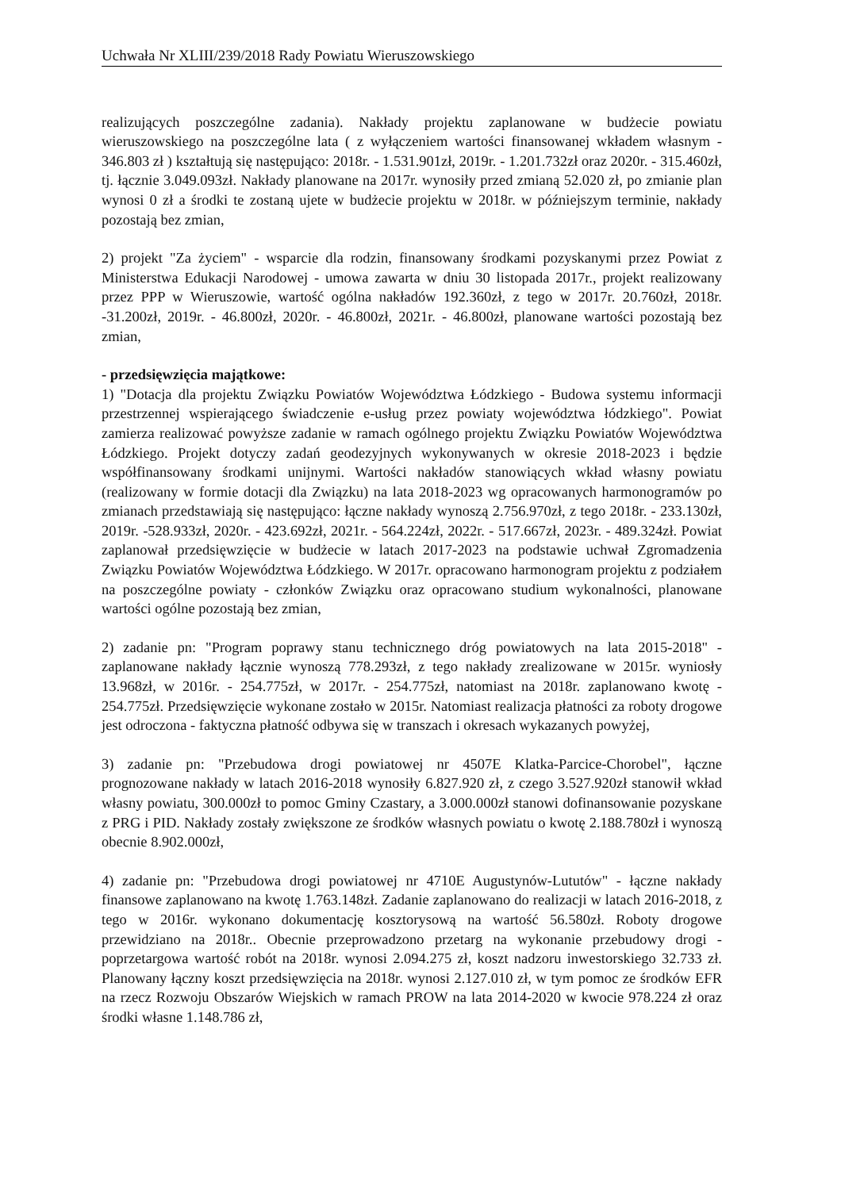Uchwała Nr XLIII/239/2018 Rady Powiatu Wieruszowskiego
realizujących poszczególne zadania). Nakłady projektu zaplanowane w budżecie powiatu wieruszowskiego na poszczególne lata ( z wyłączeniem wartości finansowanej wkładem własnym - 346.803 zł ) kształtują się następująco: 2018r. - 1.531.901zł, 2019r. - 1.201.732zł oraz 2020r. - 315.460zł, tj. łącznie 3.049.093zł. Nakłady planowane na 2017r. wynosiły przed zmianą 52.020 zł, po zmianie plan wynosi 0 zł a środki te zostaną ujete w budżecie projektu w 2018r. w późniejszym terminie, nakłady pozostają bez zmian,
2) projekt "Za życiem" - wsparcie dla rodzin, finansowany środkami pozyskanymi przez Powiat z Ministerstwa Edukacji Narodowej - umowa zawarta w dniu 30 listopada 2017r., projekt realizowany przez PPP w Wieruszowie, wartość ogólna nakładów 192.360zł, z tego w 2017r. 20.760zł, 2018r. -31.200zł, 2019r. - 46.800zł, 2020r. - 46.800zł, 2021r. - 46.800zł, planowane wartości pozostają bez zmian,
- przedsięwzięcia majątkowe:
1) "Dotacja dla projektu Związku Powiatów Województwa Łódzkiego - Budowa systemu informacji przestrzennej wspierającego świadczenie e-usług przez powiaty województwa łódzkiego". Powiat zamierza realizować powyższe zadanie w ramach ogólnego projektu Związku Powiatów Województwa Łódzkiego. Projekt dotyczy zadań geodezyjnych wykonywanych w okresie 2018-2023 i będzie współfinansowany środkami unijnymi. Wartości nakładów stanowiących wkład własny powiatu (realizowany w formie dotacji dla Związku) na lata 2018-2023 wg opracowanych harmonogramów po zmianach przedstawiają się następująco: łączne nakłady wynoszą 2.756.970zł, z tego 2018r. - 233.130zł, 2019r. -528.933zł, 2020r. - 423.692zł, 2021r. - 564.224zł, 2022r. - 517.667zł, 2023r. - 489.324zł. Powiat zaplanował przedsięwzięcie w budżecie w latach 2017-2023 na podstawie uchwał Zgromadzenia Związku Powiatów Województwa Łódzkiego. W 2017r. opracowano harmonogram projektu z podziałem na poszczególne powiaty - członków Związku oraz opracowano studium wykonalności, planowane wartości ogólne pozostają bez zmian,
2) zadanie pn: "Program poprawy stanu technicznego dróg powiatowych na lata 2015-2018" - zaplanowane nakłady łącznie wynoszą 778.293zł, z tego nakłady zrealizowane w 2015r. wyniosły 13.968zł, w 2016r. - 254.775zł, w 2017r. - 254.775zł, natomiast na 2018r. zaplanowano kwotę - 254.775zł. Przedsięwzięcie wykonane zostało w 2015r. Natomiast realizacja płatności za roboty drogowe jest odroczona - faktyczna płatność odbywa się w transzach i okresach wykazanych powyżej,
3) zadanie pn: "Przebudowa drogi powiatowej nr 4507E Klatka-Parcice-Chorobel", łączne prognozowane nakłady w latach 2016-2018 wynosiły 6.827.920 zł, z czego 3.527.920zł stanowił wkład własny powiatu, 300.000zł to pomoc Gminy Czastary, a 3.000.000zł stanowi dofinansowanie pozyskane z PRG i PID. Nakłady zostały zwiększone ze środków własnych powiatu o kwotę 2.188.780zł i wynoszą obecnie 8.902.000zł,
4) zadanie pn: "Przebudowa drogi powiatowej nr 4710E Augustynów-Lututów" - łączne nakłady finansowe zaplanowano na kwotę 1.763.148zł. Zadanie zaplanowano do realizacji w latach 2016-2018, z tego w 2016r. wykonano dokumentację kosztorysową na wartość 56.580zł. Roboty drogowe przewidziano na 2018r.. Obecnie przeprowadzono przetarg na wykonanie przebudowy drogi - poprzetargowa wartość robót na 2018r. wynosi 2.094.275 zł, koszt nadzoru inwestorskiego 32.733 zł. Planowany łączny koszt przedsięwzięcia na 2018r. wynosi 2.127.010 zł, w tym pomoc ze środków EFR na rzecz Rozwoju Obszarów Wiejskich w ramach PROW na lata 2014-2020 w kwocie 978.224 zł oraz środki własne 1.148.786 zł,